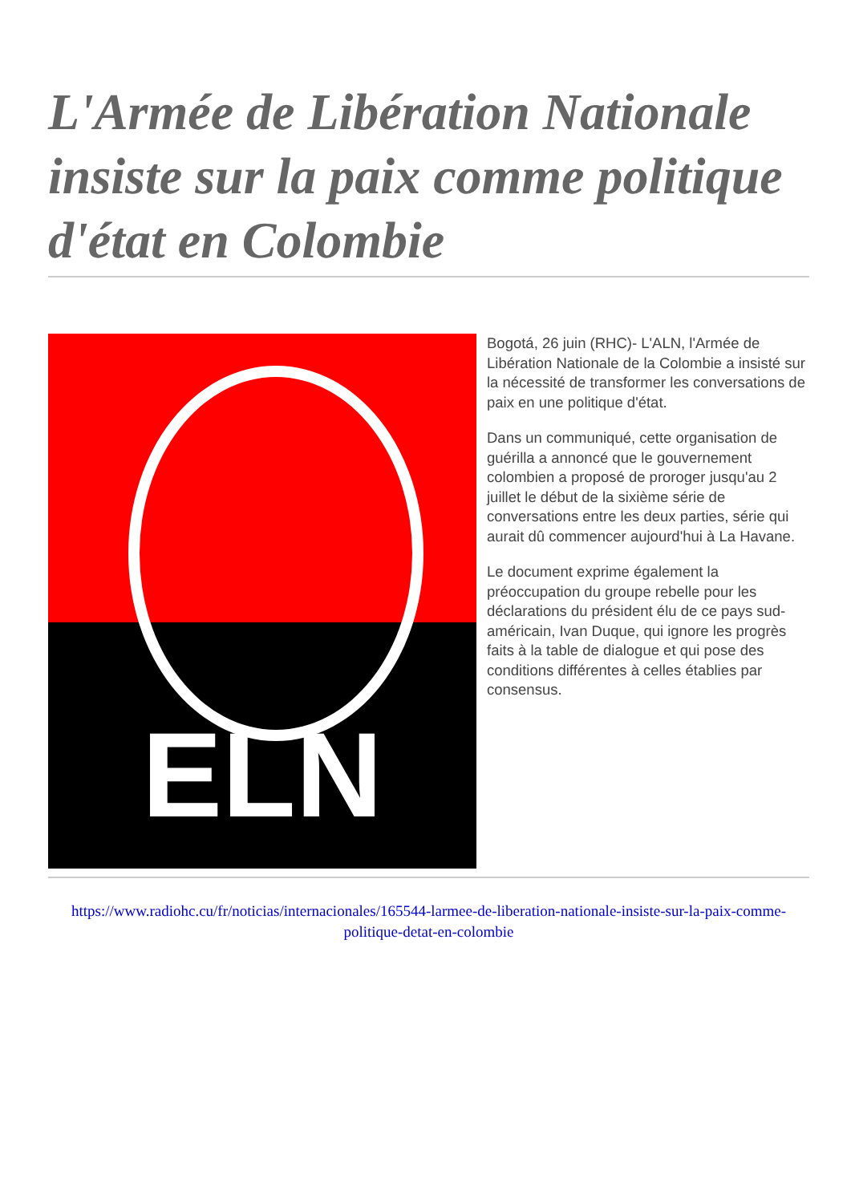L'Armée de Libération Nationale insiste sur la paix comme politique d'état en Colombie
ELN
Bogotá, 26 juin (RHC)- L'ALN, l'Armée de Libération Nationale de la Colombie a insisté sur la nécessité de transformer les conversations de paix en une politique d'état.
Dans un communiqué, cette organisation de guérilla a annoncé que le gouvernement colombien a proposé de proroger jusqu'au 2 juillet le début de la sixième série de conversations entre les deux parties, série qui aurait dû commencer aujourd'hui à La Havane.
Le document exprime également la préoccupation du groupe rebelle pour les déclarations du président élu de ce pays sud-américain, Ivan Duque, qui ignore les progrès faits à la table de dialogue et qui pose des conditions différentes à celles établies par consensus.
https://www.radiohc.cu/fr/noticias/internacionales/165544-larmee-de-liberation-nationale-insiste-sur-la-paix-comme-politique-detat-en-colombie